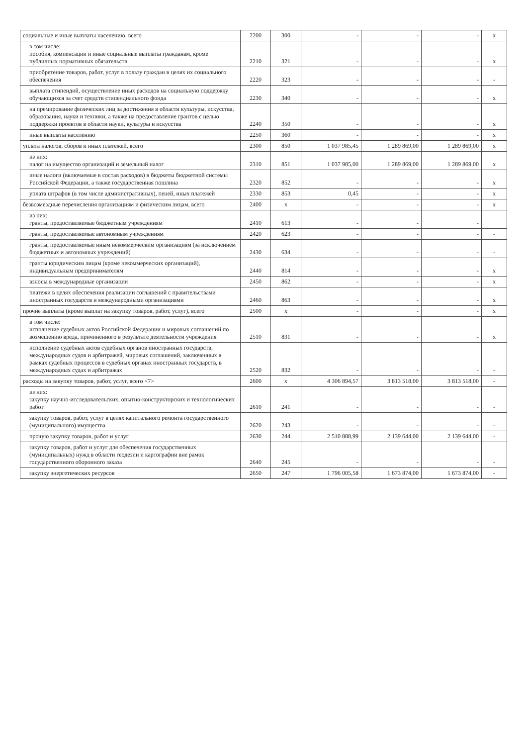| социальные и иные выплаты населению, всего | 2200 | 300 | - | - | - | x |
| в том числе: пособия, компенсации и иные социальные выплаты гражданам, кроме публичных нормативных обязательств | 2210 | 321 | - | - | - | x |
| приобретение товаров, работ, услуг в пользу граждан в целях их социального обеспечения | 2220 | 323 | - | - | - | - |
| выплата стипендий, осуществление иных расходов на социальную поддержку обучающихся за счет средств стипендиального фонда | 2230 | 340 | - | - | - | x |
| на премирование физических лиц за достижения в области культуры, искусства, образования, науки и техники, а также на предоставление грантов с целью поддержки проектов в области науки, культуры и искусства | 2240 | 350 | - | - | - | x |
| иные выплаты населению | 2250 | 360 | - | - | - | x |
| уплата налогов, сборов и иных платежей, всего | 2300 | 850 | 1 037 985,45 | 1 289 869,00 | 1 289 869,00 | x |
| из них: налог на имущество организаций и земельный налог | 2310 | 851 | 1 037 985,00 | 1 289 869,00 | 1 289 869,00 | x |
| иные налоги (включаемые в состав расходов) в бюджеты бюджетной системы Российской Федерации, а также государственная пошлина | 2320 | 852 | - | - | - | x |
| уплата штрафов (в том числе административных), пеней, иных платежей | 2330 | 853 | 0,45 | - | - | x |
| безвозмездные перечисления организациям и физическим лицам, всего | 2400 | x | - | - | - | x |
| из них: гранты, предоставляемые бюджетным учреждениям | 2410 | 613 | - | - | - | |
| гранты, предоставляемые автономным учреждениям | 2420 | 623 | - | - | - | - |
| гранты, предоставляемые иным некоммерческим организациям (за исключением бюджетных и автономных учреждений) | 2430 | 634 | - | - | - | - |
| гранты юридическим лицам (кроме некоммерческих организаций), индивидуальным предпринимателям | 2440 | 814 | - | - | - | x |
| взносы в международные организации | 2450 | 862 | - | - | - | x |
| платежи в целях обеспечения реализации соглашений с правительствами иностранных государств и международными организациями | 2460 | 863 | - | - | - | x |
| прочие выплаты (кроме выплат на закупку товаров, работ, услуг), всего | 2500 | x | - | - | - | x |
| в том числе: исполнение судебных актов Российской Федерации и мировых соглашений по возмещению вреда, причиненного в результате деятельности учреждения | 2510 | 831 | - | - | - | x |
| исполнение судебных актов судебных органов иностранных государств, международных судов и арбитражей, мировых соглашений, заключенных в рамках судебных процессов в судебных органах иностранных государств, в международных судах и арбитражах | 2520 | 832 | - | - | - | - |
| расходы на закупку товаров, работ, услуг, всего <7> | 2600 | x | 4 306 894,57 | 3 813 518,00 | 3 813 518,00 | - |
| из них: закупку научно-исследовательских, опытно-конструкторских и технологических работ | 2610 | 241 | - | - | - | - |
| закупку товаров, работ, услуг в целях капитального ремонта государственного (муниципального) имущества | 2620 | 243 | - | - | - | - |
| прочую закупку товаров, работ и услуг | 2630 | 244 | 2 510 888,99 | 2 139 644,00 | 2 139 644,00 | - |
| закупку товаров, работ и услуг для обеспечения государственных (муниципальных) нужд в области геодезии и картографии вне рамок государственного оборонного заказа | 2640 | 245 | - | - | - | - |
| закупку энергетических ресурсов | 2650 | 247 | 1 796 005,58 | 1 673 874,00 | 1 673 874,00 | - |